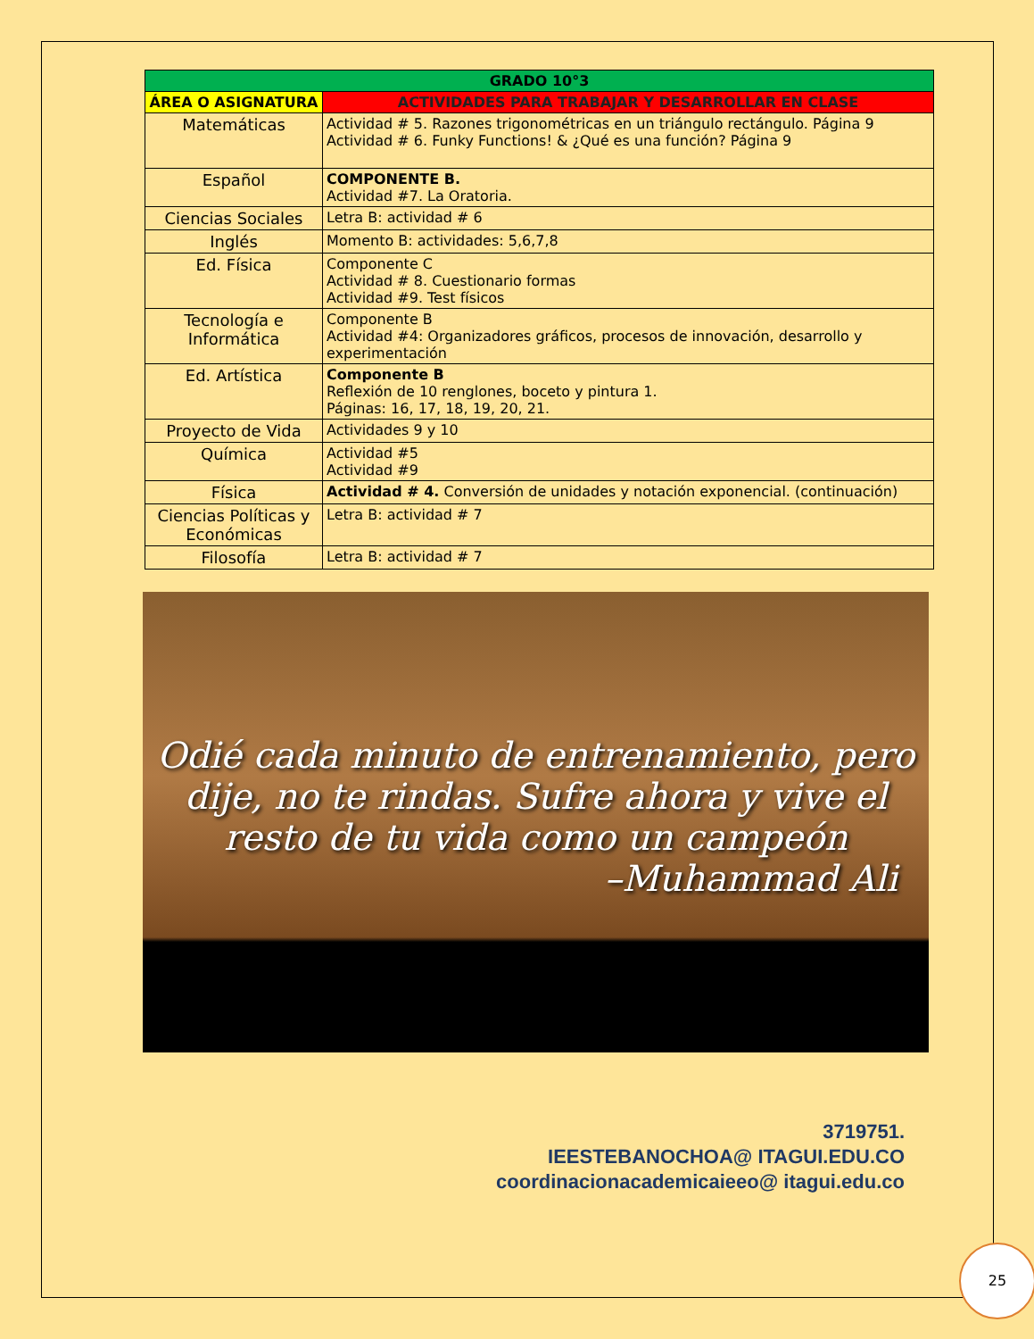| GRADO 10°3 | |
| --- | --- |
| ÁREA O ASIGNATURA | ACTIVIDADES PARA TRABAJAR Y DESARROLLAR EN CLASE |
| Matemáticas | Actividad # 5. Razones trigonométricas en un triángulo rectángulo. Página 9 Actividad # 6. Funky Functions! & ¿Qué es una función? Página 9 |
| Español | COMPONENTE B. Actividad #7. La Oratoria. |
| Ciencias Sociales | Letra B: actividad # 6 |
| Inglés | Momento B: actividades: 5,6,7,8 |
| Ed. Física | Componente C Actividad # 8. Cuestionario formas Actividad #9. Test físicos |
| Tecnología e Informática | Componente B Actividad #4: Organizadores gráficos, procesos de innovación, desarrollo y experimentación |
| Ed. Artística | Componente B Reflexión de 10 renglones, boceto y pintura 1. Páginas: 16, 17, 18, 19, 20, 21. |
| Proyecto de Vida | Actividades 9 y 10 |
| Química | Actividad #5 Actividad #9 |
| Física | Actividad # 4. Conversión de unidades y notación exponencial. (continuación) |
| Ciencias Políticas y Económicas | Letra B: actividad # 7 |
| Filosofía | Letra B: actividad # 7 |
Odié cada minuto de entrenamiento, pero dije, no te rindas. Sufre ahora y vive el resto de tu vida como un campeón
–Muhammad Ali
3719751.
IEESTEBANOCHOA@ ITAGUI.EDU.CO
coordinacionacademicaieeo@ itagui.edu.co
25